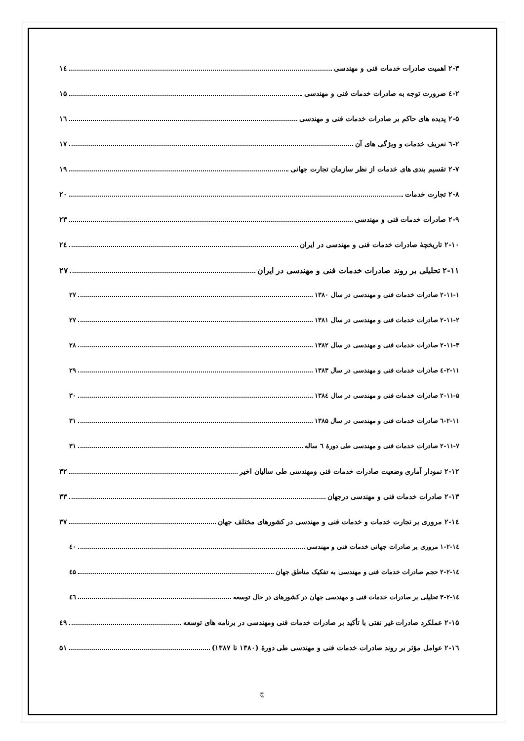۲-۳ اهمیت صادرات خدمات فنی و مهندسی ۱٤
۲-٤ ضرورت توجه به صادرات خدمات فنی و مهندسی ۱۵
۲-۵ پدیده های حاکم بر صادرات خدمات فنی و مهندسی ۱٦
۲-٦ تعریف خدمات و ویژگی های آن ۱۷
۲-۷ تقسیم بندی های خدمات از نظر سازمان تجارت جهانی ۱۹
۲-۸ تجارت خدمات ۲۰
۲-۹ صادرات خدمات فنی و مهندسی ۲۳
۲-۱۰ تاریخچهٔ صادرات خدمات فنی و مهندسی در ایران ۲٤
۲-۱۱ تحلیلی بر روند صادرات خدمات فنی و مهندسی در ایران ۲۷
۲-۱۱-۱ صادرات خدمات فنی و مهندسی در سال ۱۳۸۰ ۲۷
۲-۱۱-۲ صادرات خدمات فنی و مهندسی در سال ۱۳۸۱ ۲۷
۲-۱۱-۳ صادرات خدمات فنی و مهندسی در سال ۱۳۸۲ ۲۸
۲-۱۱-٤ صادرات خدمات فنی و مهندسی در سال ۱۳۸۳ ۲۹
۲-۱۱-۵ صادرات خدمات فنی و مهندسی در سال ۱۳۸٤ ۳۰
۲-۱۱-٦ صادرات خدمات فنی و مهندسی در سال ۱۳۸۵ ۳۱
۲-۱۱-۷ صادرات خدمات فنی و مهندسی طی دورهٔ ٦ ساله ۳۱
۲-۱۲ نمودار آماری وضعیت صادرات خدمات فنی ومهندسی طی سالیان اخیر ۳۲
۲-۱۳ صادرات خدمات فنی و مهندسی درجهان ۳۳
۲-۱٤ مروری بر تجارت خدمات و خدمات فنی و مهندسی در کشورهای مختلف جهان ۳۷
۲-۱٤-۱ مروری بر صادرات جهانی خدمات فنی و مهندسی ٤۰
۲-۱٤-۲ حجم صادرات خدمات فنی و مهندسی به تفکیک مناطق جهان ٤۵
۲-۱٤-۳ تحلیلی بر صادرات خدمات فنی و مهندسی جهان در کشورهای در حال توسعه ٤٦
۲-۱۵ عملکرد صادرات غیر نفتی با تأکید بر صادرات خدمات فنی ومهندسی در برنامه های توسعه ٤۹
۲-۱٦ عوامل مؤثر بر روند صادرات خدمات فنی و مهندسی طی دورهٔ (۱۳۸۰ تا ۱۳۸۷) ۵۱
ج